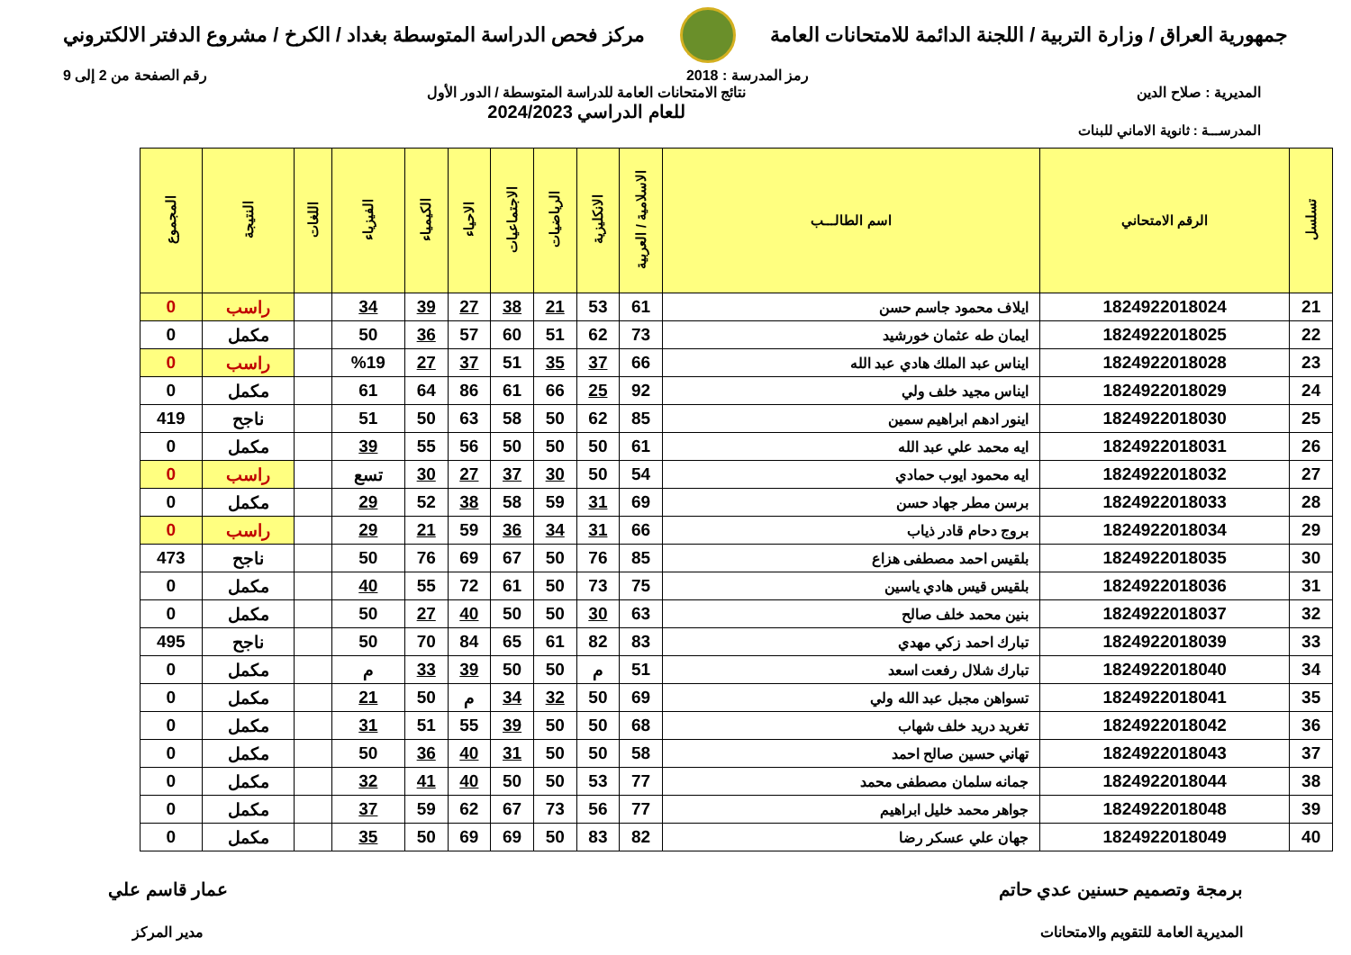جمهورية العراق / وزارة التربية / اللجنة الدائمة للامتحانات العامة
مركز فحص الدراسة المتوسطة بغداد / الكرخ / مشروع الدفتر الالكتروني
رمز المدرسة : 2018 رقم الصفحة من 2 إلى 9
المديرية : صلاح الدين نتائج الامتحانات العامة للدراسة المتوسطة / الدور الأول
للعام الدراسي 2024/2023
المدرســـة : ثانوية الاماني للبنات
| تسلسل | الرقم الامتحاني | اسم الطالـــب | الاسلامية / العربية | الانكليزية | الرياضيات | الاجتماعيات | الاحياء | الكيمياء | الفيزياء | اللغات | النتيجة | المجموع |
| --- | --- | --- | --- | --- | --- | --- | --- | --- | --- | --- | --- | --- |
| 21 | 1824922018024 | ايلاف محمود جاسم حسن | 61 | 53 | 21 | 38 | 27 | 39 | 34 | | راسب | 0 |
| 22 | 1824922018025 | ايمان طه عثمان خورشيد | 73 | 62 | 51 | 60 | 57 | 36 | 50 | | مكمل | 0 |
| 23 | 1824922018028 | ايناس عبد الملك هادي عبد الله | 66 | 37 | 35 | 51 | 37 | 27 | %19 | | راسب | 0 |
| 24 | 1824922018029 | ايناس مجيد خلف ولي | 92 | 25 | 66 | 61 | 86 | 64 | 61 | | مكمل | 0 |
| 25 | 1824922018030 | اينور ادهم ابراهيم سمين | 85 | 62 | 50 | 58 | 63 | 50 | 51 | | ناجح | 419 |
| 26 | 1824922018031 | ايه محمد علي عبد الله | 61 | 50 | 50 | 50 | 56 | 55 | 39 | | مكمل | 0 |
| 27 | 1824922018032 | ايه محمود ايوب حمادي | 54 | 50 | 30 | 37 | 27 | 30 | تسع | | راسب | 0 |
| 28 | 1824922018033 | برسن مطر جهاد حسن | 69 | 31 | 59 | 58 | 38 | 52 | 29 | | مكمل | 0 |
| 29 | 1824922018034 | بروج دحام قادر ذياب | 66 | 31 | 34 | 36 | 59 | 21 | 29 | | راسب | 0 |
| 30 | 1824922018035 | بلقيس احمد مصطفى هزاع | 85 | 76 | 50 | 67 | 69 | 76 | 50 | | ناجح | 473 |
| 31 | 1824922018036 | بلقيس قيس هادي ياسين | 75 | 73 | 50 | 61 | 72 | 55 | 40 | | مكمل | 0 |
| 32 | 1824922018037 | بنين محمد خلف صالح | 63 | 30 | 50 | 50 | 40 | 27 | 50 | | مكمل | 0 |
| 33 | 1824922018039 | تبارك احمد زكي مهدي | 83 | 82 | 61 | 65 | 84 | 70 | 50 | | ناجح | 495 |
| 34 | 1824922018040 | تبارك شلال رفعت اسعد | 51 | م | 50 | 50 | 39 | 33 | م | | مكمل | 0 |
| 35 | 1824922018041 | تسواهن مجبل عبد الله ولي | 69 | 50 | 32 | 34 | م | 50 | 21 | | مكمل | 0 |
| 36 | 1824922018042 | تغريد دريد خلف شهاب | 68 | 50 | 50 | 39 | 55 | 51 | 31 | | مكمل | 0 |
| 37 | 1824922018043 | تهاني حسين صالح احمد | 58 | 50 | 50 | 31 | 40 | 36 | 50 | | مكمل | 0 |
| 38 | 1824922018044 | جمانه سلمان مصطفى محمد | 77 | 53 | 50 | 50 | 40 | 41 | 32 | | مكمل | 0 |
| 39 | 1824922018048 | جواهر محمد خليل ابراهيم | 77 | 56 | 73 | 67 | 62 | 59 | 37 | | مكمل | 0 |
| 40 | 1824922018049 | جهان علي عسكر رضا | 82 | 83 | 50 | 69 | 69 | 50 | 35 | | مكمل | 0 |
برمجة وتصميم حسنين عدي حاتم
المديرية العامة للتقويم والامتحانات
عمار قاسم علي
مدير المركز